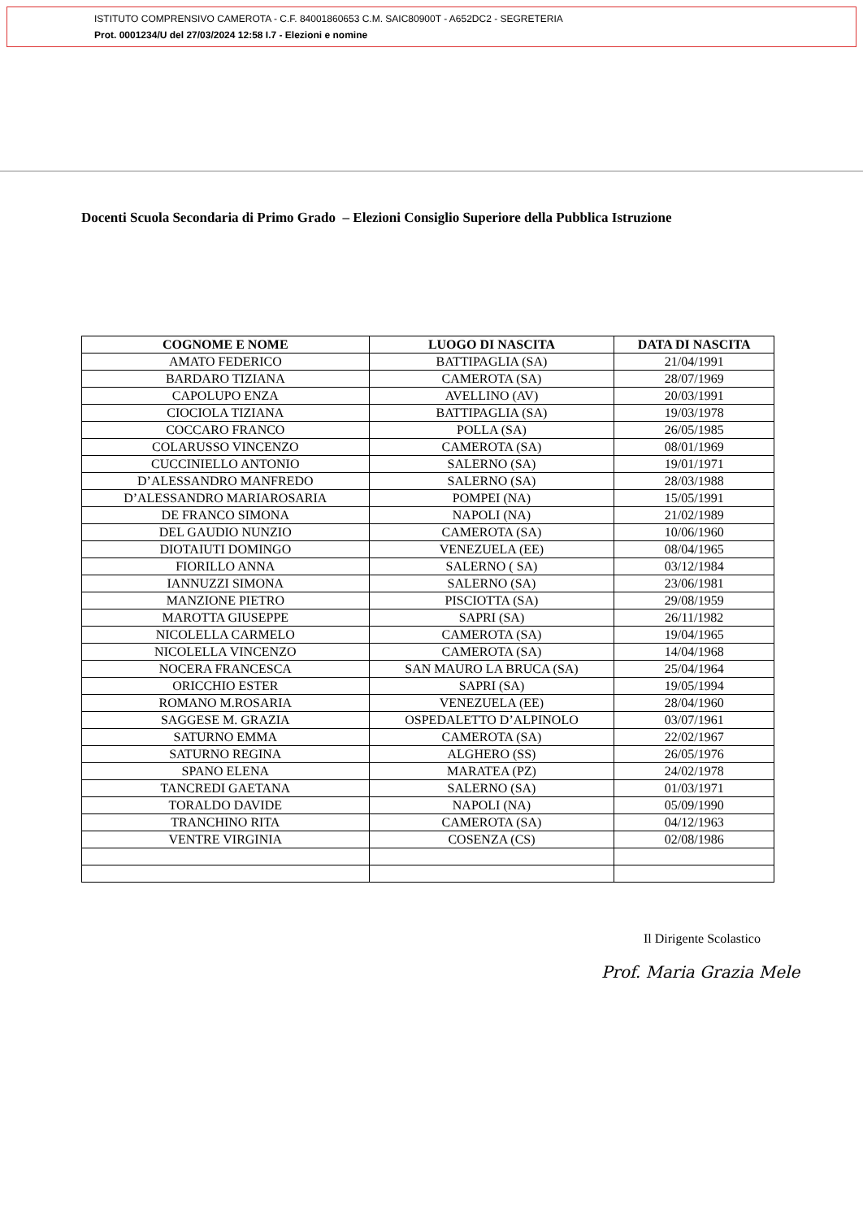ISTITUTO COMPRENSIVO CAMEROTA - C.F. 84001860653 C.M. SAIC80900T - A652DC2 - SEGRETERIA
Prot. 0001234/U del 27/03/2024 12:58 I.7 - Elezioni e nomine
Docenti Scuola Secondaria di Primo Grado – Elezioni Consiglio Superiore della Pubblica Istruzione
| COGNOME E NOME | LUOGO DI NASCITA | DATA DI NASCITA |
| --- | --- | --- |
| AMATO FEDERICO | BATTIPAGLIA (SA) | 21/04/1991 |
| BARDARO TIZIANA | CAMEROTA (SA) | 28/07/1969 |
| CAPOLUPO ENZA | AVELLINO (AV) | 20/03/1991 |
| CIOCIOLA TIZIANA | BATTIPAGLIA (SA) | 19/03/1978 |
| COCCARO FRANCO | POLLA (SA) | 26/05/1985 |
| COLARUSSO VINCENZO | CAMEROTA (SA) | 08/01/1969 |
| CUCCINIELLO ANTONIO | SALERNO (SA) | 19/01/1971 |
| D’ALESSANDRO MANFREDO | SALERNO (SA) | 28/03/1988 |
| D’ALESSANDRO MARIAROSARIA | POMPEI (NA) | 15/05/1991 |
| DE FRANCO SIMONA | NAPOLI (NA) | 21/02/1989 |
| DEL GAUDIO NUNZIO | CAMEROTA (SA) | 10/06/1960 |
| DIOTAIUTI DOMINGO | VENEZUELA (EE) | 08/04/1965 |
| FIORILLO ANNA | SALERNO ( SA) | 03/12/1984 |
| IANNUZZI SIMONA | SALERNO (SA) | 23/06/1981 |
| MANZIONE PIETRO | PISCIOTTA (SA) | 29/08/1959 |
| MAROTTA GIUSEPPE | SAPRI (SA) | 26/11/1982 |
| NICOLELLA CARMELO | CAMEROTA (SA) | 19/04/1965 |
| NICOLELLA VINCENZO | CAMEROTA (SA) | 14/04/1968 |
| NOCERA FRANCESCA | SAN MAURO LA BRUCA (SA) | 25/04/1964 |
| ORICCHIO ESTER | SAPRI (SA) | 19/05/1994 |
| ROMANO M.ROSARIA | VENEZUELA (EE) | 28/04/1960 |
| SAGGESE M. GRAZIA | OSPEDALETTO D’ALPINOLO | 03/07/1961 |
| SATURNO EMMA | CAMEROTA (SA) | 22/02/1967 |
| SATURNO REGINA | ALGHERO (SS) | 26/05/1976 |
| SPANO ELENA | MARATEA (PZ) | 24/02/1978 |
| TANCREDI GAETANA | SALERNO (SA) | 01/03/1971 |
| TORALDO DAVIDE | NAPOLI (NA) | 05/09/1990 |
| TRANCHINO RITA | CAMEROTA (SA) | 04/12/1963 |
| VENTRE VIRGINIA | COSENZA (CS) | 02/08/1986 |
Il Dirigente Scolastico
Prof. Maria Grazia Mele